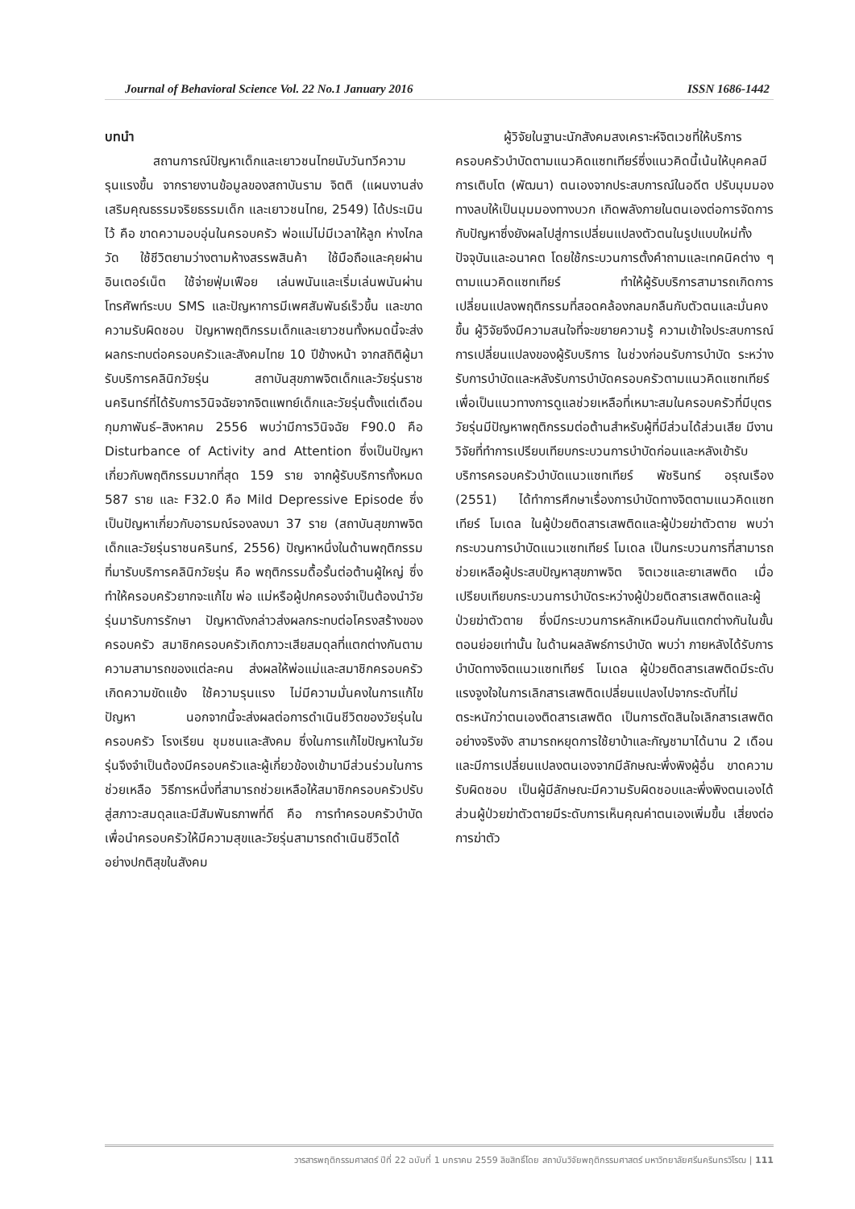Journal of Behavioral Science Vol. 22 No.1 January 2016 ISSN 1686-1442
บทนำ
สถานการณ์ปัญหาเด็กและเยาวชนไทยนับวันทวีความรุนแรงขึ้น จากรายงานข้อมูลของสถาบันราม จิตติ (แผนงานส่งเสริมคุณธรรมจริยธรรมเด็ก และเยาวชนไทย, 2549) ได้ประเมินไว้ คือ ขาดความอบอุ่นในครอบครัว พ่อแม่ไม่มีเวลาให้ลูก ห่างไกลวัด ใช้ชีวิตยามว่างตามห้างสรรพสินค้า ใช้มือถือและคุยผ่านอินเตอร์เน็ต ใช้จ่ายฟุ่มเฟือย เล่นพนันและเริ่มเล่นพนันผ่านโทรศัพท์ระบบ SMS และปัญหาการมีเพศสัมพันธ์เร็วขึ้น และขาดความรับผิดชอบ ปัญหาพฤติกรรมเด็กและเยาวชนทั้งหมดนี้จะส่งผลกระทบต่อครอบครัวและสังคมไทย 10 ปีข้างหน้า จากสถิติผู้มารับบริการคลินิกวัยรุ่น สถาบันสุขภาพจิตเด็กและวัยรุ่นราชนครินทร์ที่ได้รับการวินิจฉัยจากจิตแพทย์เด็กและวัยรุ่นตั้งแต่เดือนกุมภาพันธ์–สิงหาคม 2556 พบว่ามีการวินิจฉัย F90.0 คือ Disturbance of Activity and Attention ซึ่งเป็นปัญหาเกี่ยวกับพฤติกรรมมากที่สุด 159 ราย จากผู้รับบริการทั้งหมด 587 ราย และ F32.0 คือ Mild Depressive Episode ซึ่งเป็นปัญหาเกี่ยวกับอารมณ์รองลงมา 37 ราย (สถาบันสุขภาพจิตเด็กและวัยรุ่นราชนครินทร์, 2556) ปัญหาหนึ่งในด้านพฤติกรรมที่มารับบริการคลินิกวัยรุ่น คือ พฤติกรรมดื้อรั้นต่อต้านผู้ใหญ่ ซึ่งทำให้ครอบครัวยากจะแก้ไข พ่อ แม่หรือผู้ปกครองจำเป็นต้องนำวัยรุ่นมารับการรักษา ปัญหาดังกล่าวส่งผลกระทบต่อโครงสร้างของครอบครัว สมาชิกครอบครัวเกิดภาวะเสียสมดุลที่แตกต่างกันตามความสามารถของแต่ละคน ส่งผลให้พ่อแม่และสมาชิกครอบครัวเกิดความขัดแย้ง ใช้ความรุนแรง ไม่มีความมั่นคงในการแก้ไขปัญหา นอกจากนี้จะส่งผลต่อการดำเนินชีวิตของวัยรุ่นในครอบครัว โรงเรียน ชุมชนและสังคม ซึ่งในการแก้ไขปัญหาในวัยรุ่นจึงจำเป็นต้องมีครอบครัวและผู้เกี่ยวข้องเข้ามามีส่วนร่วมในการช่วยเหลือ วิธีการหนึ่งที่สามารถช่วยเหลือให้สมาชิกครอบครัวปรับสู่สภาวะสมดุลและมีสัมพันธภาพที่ดี คือ การทำครอบครัวบำบัดเพื่อนำครอบครัวให้มีความสุขและวัยรุ่นสามารถดำเนินชีวิตได้อย่างปกติสุขในสังคม
ผู้วิจัยในฐานะนักสังคมสงเคราะห์จิตเวชที่ให้บริการครอบครัวบำบัดตามแนวคิดแซทเทียร์ซึ่งแนวคิดนี้เน้นให้บุคคลมีการเติบโต (พัฒนา) ตนเองจากประสบการณ์ในอดีต ปรับมุมมองทางลบให้เป็นมุมมองทางบวก เกิดพลังภายในตนเองต่อการจัดการกับปัญหาซึ่งยังผลไปสู่การเปลี่ยนแปลงตัวตนในรูปแบบใหม่ทั้งปัจจุบันและอนาคต โดยใช้กระบวนการตั้งคำถามและเทคนิคต่าง ๆ ตามแนวคิดแซทเทียร์ ทำให้ผู้รับบริการสามารถเกิดการเปลี่ยนแปลงพฤติกรรมที่สอดคล้องกลมกลืนกับตัวตนและมั่นคงขึ้น ผู้วิจัยจึงมีความสนใจที่จะขยายความรู้ ความเข้าใจประสบการณ์การเปลี่ยนแปลงของผู้รับบริการ ในช่วงก่อนรับการบำบัด ระหว่างรับการบำบัดและหลังรับการบำบัดครอบครัวตามแนวคิดแซทเทียร์ เพื่อเป็นแนวทางการดูแลช่วยเหลือที่เหมาะสมในครอบครัวที่มีบุตรวัยรุ่นมีปัญหาพฤติกรรมต่อต้านสำหรับผู้ที่มีส่วนได้ส่วนเสีย มีงานวิจัยที่ทำการเปรียบเทียบกระบวนการบำบัดก่อนและหลังเข้ารับบริการครอบครัวบำบัดแนวแซทเทียร์ พัชรินทร์ อรุณเรือง (2551) ได้ทำการศึกษาเรื่องการบำบัดทางจิตตามแนวคิดแซทเทียร์ โมเดล ในผู้ป่วยติดสารเสพติดและผู้ป่วยฆ่าตัวตาย พบว่ากระบวนการบำบัดแนวแซทเทียร์ โมเดล เป็นกระบวนการที่สามารถช่วยเหลือผู้ประสบปัญหาสุขภาพจิต จิตเวชและยาเสพติด เมื่อเปรียบเทียบกระบวนการบำบัดระหว่างผู้ป่วยติดสารเสพติดและผู้ป่วยฆ่าตัวตาย ซึ่งมีกระบวนการหลักเหมือนกันแตกต่างกันในขั้นตอนย่อยเท่านั้น ในด้านผลลัพธ์การบำบัด พบว่า ภายหลังได้รับการบำบัดทางจิตแนวแซทเทียร์ โมเดล ผู้ป่วยติดสารเสพติดมีระดับแรงจูงใจในการเลิกสารเสพติดเปลี่ยนแปลงไปจากระดับที่ไม่ตระหนักว่าตนเองติดสารเสพติด เป็นการตัดสินใจเลิกสารเสพติดอย่างจริงจัง สามารถหยุดการใช้ยาบ้าและกัญชามาได้นาน 2 เดือน และมีการเปลี่ยนแปลงตนเองจากมีลักษณะพึ่งพิงผู้อื่น ขาดความรับผิดชอบ เป็นผู้มีลักษณะมีความรับผิดชอบและพึ่งพิงตนเองได้ ส่วนผู้ป่วยฆ่าตัวตายมีระดับการเห็นคุณค่าตนเองเพิ่มขึ้น เสี่ยงต่อการฆ่าตัว
วารสารพฤติกรรมศาสตร์ ปีที่ 22 ฉบับที่ 1 มกราคม 2559 ลิขสิทธิ์โดย สถาบันวิจัยพฤติกรรมศาสตร์ มหาวิทยาลัยศรีนครินทรวิโรฒ | 111